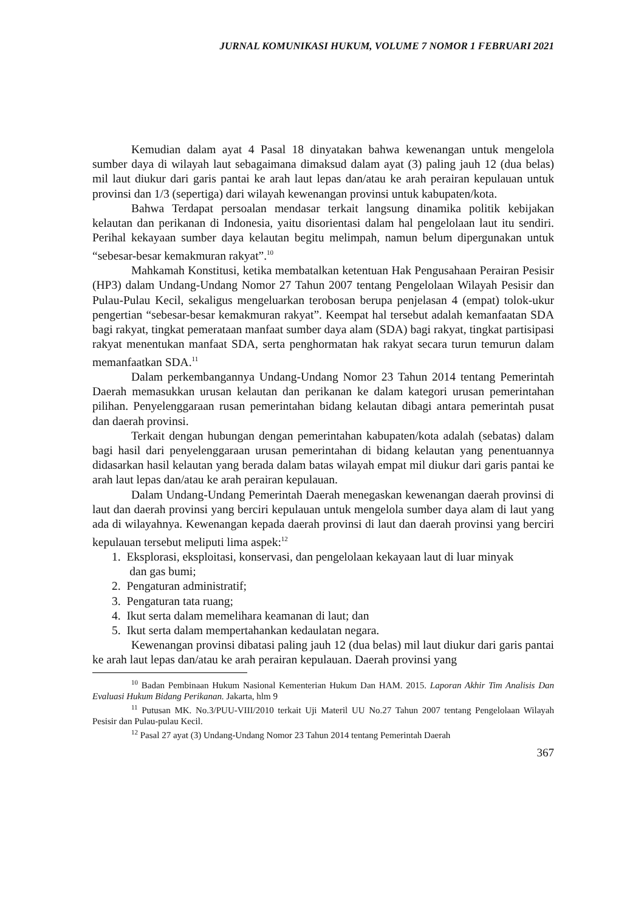JURNAL KOMUNIKASI HUKUM, VOLUME 7 NOMOR 1 FEBRUARI 2021
Kemudian dalam ayat 4 Pasal 18 dinyatakan bahwa kewenangan untuk mengelola sumber daya di wilayah laut sebagaimana dimaksud dalam ayat (3) paling jauh 12 (dua belas) mil laut diukur dari garis pantai ke arah laut lepas dan/atau ke arah perairan kepulauan untuk provinsi dan 1/3 (sepertiga) dari wilayah kewenangan provinsi untuk kabupaten/kota.
Bahwa Terdapat persoalan mendasar terkait langsung dinamika politik kebijakan kelautan dan perikanan di Indonesia, yaitu disorientasi dalam hal pengelolaan laut itu sendiri. Perihal kekayaan sumber daya kelautan begitu melimpah, namun belum dipergunakan untuk “sebesar-besar kemakmuran rakyat”.<sup>10</sup>
Mahkamah Konstitusi, ketika membatalkan ketentuan Hak Pengusahaan Perairan Pesisir (HP3) dalam Undang-Undang Nomor 27 Tahun 2007 tentang Pengelolaan Wilayah Pesisir dan Pulau-Pulau Kecil, sekaligus mengeluarkan terobosan berupa penjelasan 4 (empat) tolok-ukur pengertian “sebesar-besar kemakmuran rakyat”. Keempat hal tersebut adalah kemanfaatan SDA bagi rakyat, tingkat pemerataan manfaat sumber daya alam (SDA) bagi rakyat, tingkat partisipasi rakyat menentukan manfaat SDA, serta penghormatan hak rakyat secara turun temurun dalam memanfaatkan SDA.<sup>11</sup>
Dalam perkembangannya Undang-Undang Nomor 23 Tahun 2014 tentang Pemerintah Daerah memasukkan urusan kelautan dan perikanan ke dalam kategori urusan pemerintahan pilihan. Penyelenggaraan rusan pemerintahan bidang kelautan dibagi antara pemerintah pusat dan daerah provinsi.
Terkait dengan hubungan dengan pemerintahan kabupaten/kota adalah (sebatas) dalam bagi hasil dari penyelenggaraan urusan pemerintahan di bidang kelautan yang penentuannya didasarkan hasil kelautan yang berada dalam batas wilayah empat mil diukur dari garis pantai ke arah laut lepas dan/atau ke arah perairan kepulauan.
Dalam Undang-Undang Pemerintah Daerah menegaskan kewenangan daerah provinsi di laut dan daerah provinsi yang berciri kepulauan untuk mengelola sumber daya alam di laut yang ada di wilayahnya. Kewenangan kepada daerah provinsi di laut dan daerah provinsi yang berciri kepulauan tersebut meliputi lima aspek:<sup>12</sup>
1. Eksplorasi, eksploitasi, konservasi, dan pengelolaan kekayaan laut di luar minyak
dan gas bumi;
2. Pengaturan administratif;
3. Pengaturan tata ruang;
4. Ikut serta dalam memelihara keamanan di laut; dan
5. Ikut serta dalam mempertahankan kedaulatan negara.
Kewenangan provinsi dibatasi paling jauh 12 (dua belas) mil laut diukur dari garis pantai ke arah laut lepas dan/atau ke arah perairan kepulauan. Daerah provinsi yang
<sup>10</sup> Badan Pembinaan Hukum Nasional Kementerian Hukum Dan HAM. 2015. Laporan Akhir Tim Analisis Dan Evaluasi Hukum Bidang Perikanan. Jakarta, hlm 9
<sup>11</sup> Putusan MK. No.3/PUU-VIII/2010 terkait Uji Materil UU No.27 Tahun 2007 tentang Pengelolaan Wilayah Pesisir dan Pulau-pulau Kecil.
<sup>12</sup> Pasal 27 ayat (3) Undang-Undang Nomor 23 Tahun 2014 tentang Pemerintah Daerah
367